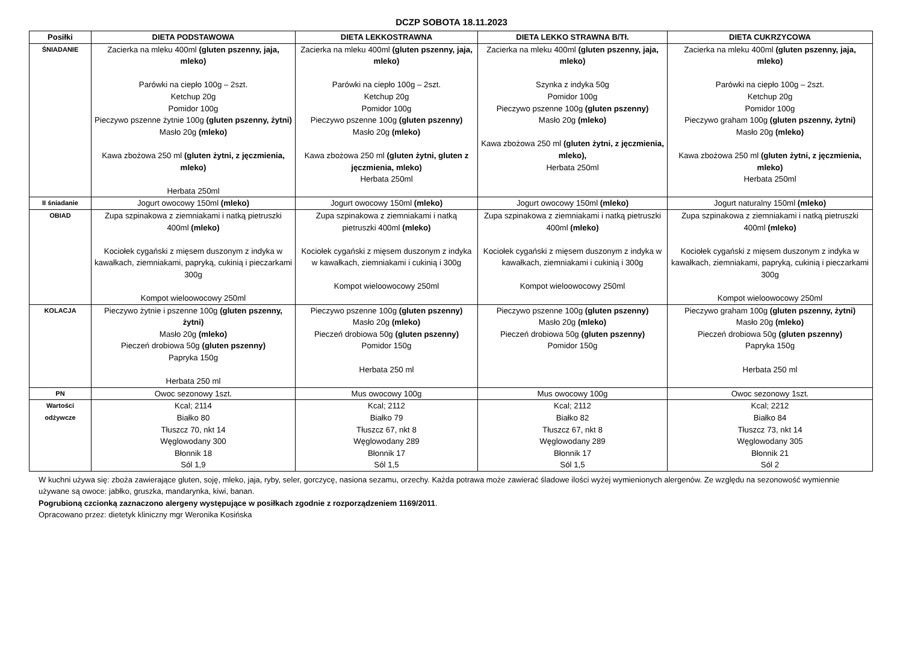DCZP SOBOTA 18.11.2023
| Posiłki | DIETA PODSTAWOWA | DIETA LEKKOSTRAWNA | DIETA LEKKO STRAWNA B/Tł. | DIETA CUKRZYCOWA |
| --- | --- | --- | --- | --- |
| ŚNIADANIE | Zacierka na mleku 400ml (gluten pszenny, jaja, mleko) Parówki na ciepło 100g – 2szt. Ketchup 20g Pomidor 100g Pieczywo pszenne żytnie 100g (gluten pszenny, żytni) Masło 20g (mleko) Kawa zbożowa 250 ml (gluten żytni, z jęczmienia, mleko) Herbata 250ml | Zacierka na mleku 400ml (gluten pszenny, jaja, mleko) Parówki na ciepło 100g – 2szt. Ketchup 20g Pomidor 100g Pieczywo pszenne 100g (gluten pszenny) Masło 20g (mleko) Kawa zbożowa 250 ml (gluten żytni, gluten z jęczmienia, mleko) Herbata 250ml | Zacierka na mleku 400ml (gluten pszenny, jaja, mleko) Szynka z indyka 50g Pomidor 100g Pieczywo pszenne 100g (gluten pszenny) Masło 20g (mleko) Kawa zbożowa 250 ml (gluten żytni, z jęczmienia, mleko), Herbata 250ml | Zacierka na mleku 400ml (gluten pszenny, jaja, mleko) Parówki na ciepło 100g – 2szt. Ketchup 20g Pomidor 100g Pieczywo graham 100g (gluten pszenny, żytni) Masło 20g (mleko) Kawa zbożowa 250 ml (gluten żytni, z jęczmienia, mleko) Herbata 250ml |
| II śniadanie | Jogurt owocowy 150ml (mleko) | Jogurt owocowy 150ml (mleko) | Jogurt owocowy 150ml (mleko) | Jogurt naturalny 150ml (mleko) |
| OBIAD | Zupa szpinakowa z ziemniakami i natką pietruszki 400ml (mleko) Kociołek cygański z mięsem duszonym z indyka w kawałkach, ziemniakami, papryką, cukinią i pieczarkami 300g Kompot wieloowocowy 250ml | Zupa szpinakowa z ziemniakami i natką pietruszki 400ml (mleko) Kociołek cygański z mięsem duszonym z indyka w kawałkach, ziemniakami i cukinią i 300g Kompot wieloowocowy 250ml | Zupa szpinakowa z ziemniakami i natką pietruszki 400ml (mleko) Kociołek cygański z mięsem duszonym z indyka w kawałkach, ziemniakami i cukinią i 300g Kompot wieloowocowy 250ml | Zupa szpinakowa z ziemniakami i natką pietruszki 400ml (mleko) Kociołek cygański z mięsem duszonym z indyka w kawałkach, ziemniakami, papryką, cukinią i pieczarkami 300g Kompot wieloowocowy 250ml |
| KOLACJA | Pieczywo żytnie i pszenne 100g (gluten pszenny, żytni) Masło 20g (mleko) Pieczeń drobiowa 50g (gluten pszenny) Papryka 150g Herbata 250 ml | Pieczywo pszenne 100g (gluten pszenny) Masło 20g (mleko) Pieczeń drobiowa 50g (gluten pszenny) Pomidor 150g Herbata 250 ml | Pieczywo pszenne 100g (gluten pszenny) Masło 20g (mleko) Pieczeń drobiowa 50g (gluten pszenny) Pomidor 150g | Pieczywo graham 100g (gluten pszenny, żytni) Masło 20g (mleko) Pieczeń drobiowa 50g (gluten pszenny) Papryka 150g Herbata 250 ml |
| PN | Owoc sezonowy 1szt. | Mus owocowy 100g | Mus owocowy 100g | Owoc sezonowy 1szt. |
| Wartości odżywcze | Kcal; 2114 Białko 80 Tłuszcz 70, nkt 14 Węglowodany 300 Błonnik 18 Sól 1,9 | Kcal; 2112 Białko 79 Tłuszcz 67, nkt 8 Węglowodany 289 Błonnik 17 Sól 1,5 | Kcal; 2112 Białko 82 Tłuszcz 67, nkt 8 Węglowodany 289 Błonnik 17 Sól 1,5 | Kcal; 2212 Białko 84 Tłuszcz 73, nkt 14 Węglowodany 305 Błonnik 21 Sól 2 |
W kuchni używa się: zboża zawierające gluten, soję, mleko, jaja, ryby, seler, gorczycę, nasiona sezamu, orzechy. Każda potrawa może zawierać śladowe ilości wyżej wymienionych alergenów. Ze względu na sezonowość wymiennie używane są owoce: jabłko, gruszka, mandarynka, kiwi, banan.
Pogrubioną czcionką zaznaczono alergeny występujące w posiłkach zgodnie z rozporządzeniem 1169/2011.
Opracowano przez: dietetyk kliniczny mgr Weronika Kosińska